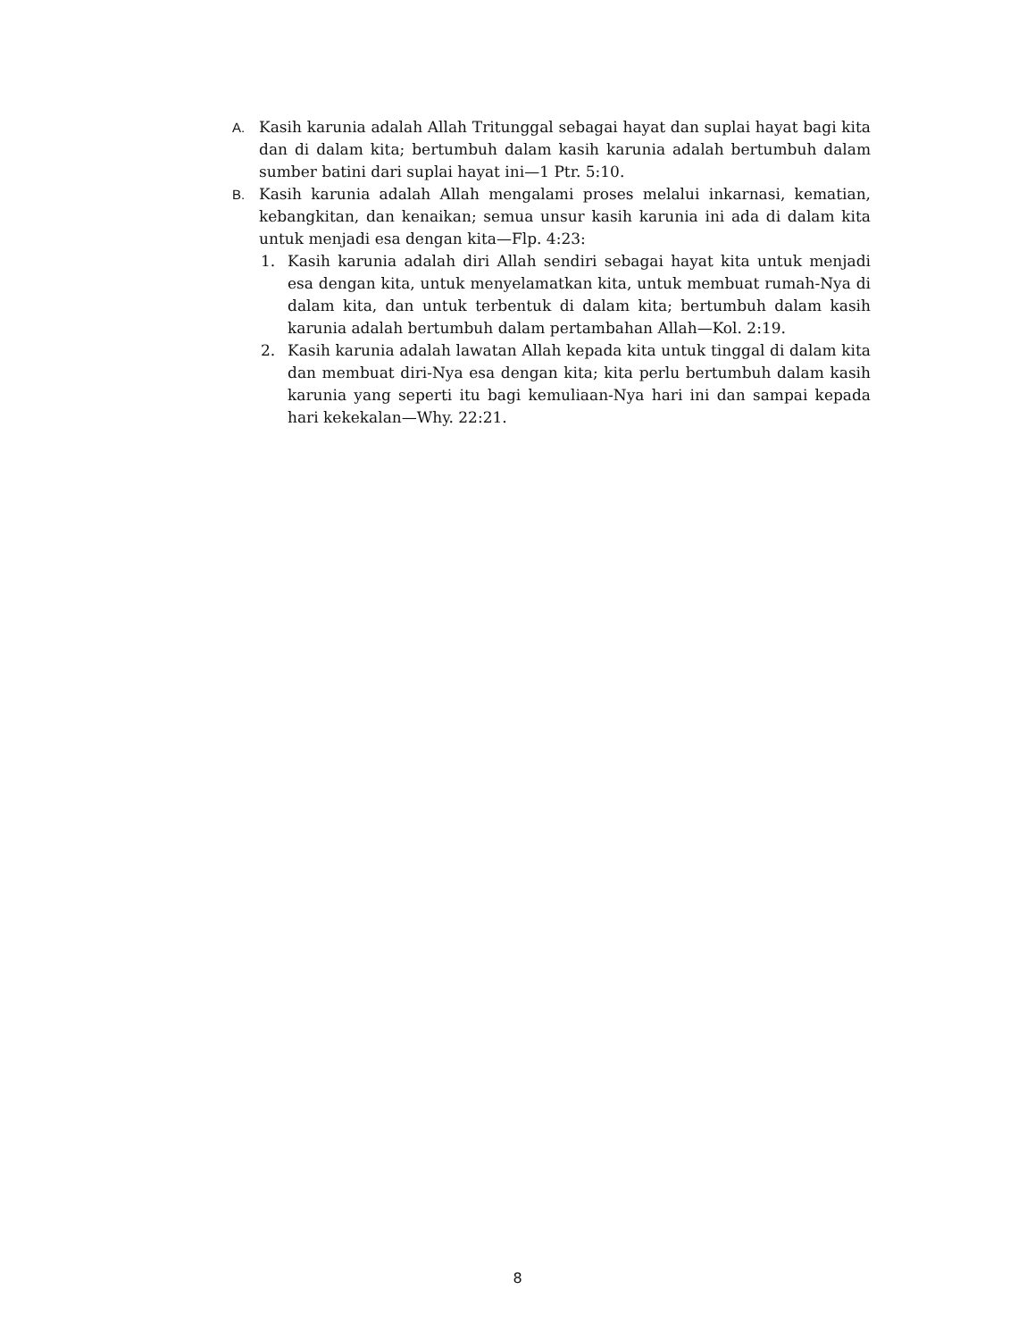A. Kasih karunia adalah Allah Tritunggal sebagai hayat dan suplai hayat bagi kita dan di dalam kita; bertumbuh dalam kasih karunia adalah bertumbuh dalam sumber batini dari suplai hayat ini—1 Ptr. 5:10.
B. Kasih karunia adalah Allah mengalami proses melalui inkarnasi, kematian, kebangkitan, dan kenaikan; semua unsur kasih karunia ini ada di dalam kita untuk menjadi esa dengan kita—Flp. 4:23:
1. Kasih karunia adalah diri Allah sendiri sebagai hayat kita untuk menjadi esa dengan kita, untuk menyelamatkan kita, untuk membuat rumah-Nya di dalam kita, dan untuk terbentuk di dalam kita; bertumbuh dalam kasih karunia adalah bertumbuh dalam pertambahan Allah—Kol. 2:19.
2. Kasih karunia adalah lawatan Allah kepada kita untuk tinggal di dalam kita dan membuat diri-Nya esa dengan kita; kita perlu bertumbuh dalam kasih karunia yang seperti itu bagi kemuliaan-Nya hari ini dan sampai kepada hari kekekalan—Why. 22:21.
8